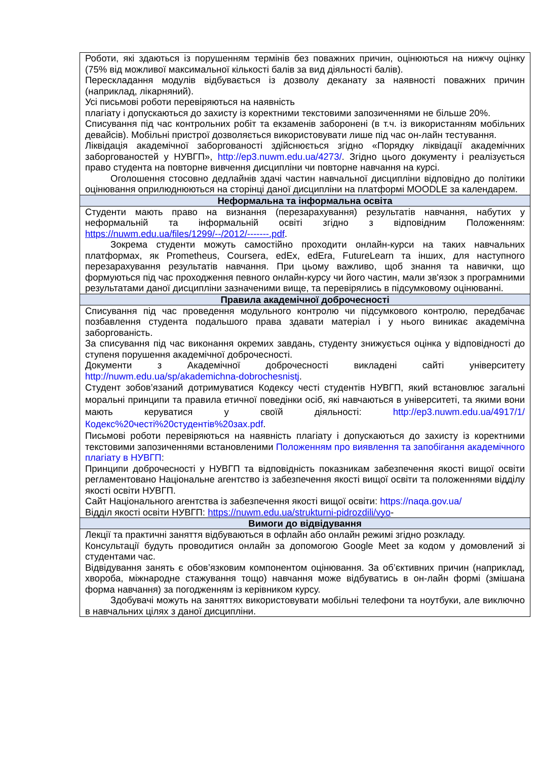| Роботи, які здаються із порушенням термінів без поважних причин, оцінюються на нижчу оцінку (75% від можливої максимальної кількості балів за вид діяльності балів). Перескладання модулів відбувається із дозволу деканату за наявності поважних причин (наприклад, лікарняний). Усі письмові роботи перевіряються на наявність плагіату і допускаються до захисту із коректними текстовими запозиченнями не більше 20%. Списування під час контрольних робіт та екзаменів заборонені (в т.ч. із використанням мобільних девайсів). Мобільні пристрої дозволяється використовувати лише під час он-лайн тестування. Ліквідація академічної заборгованості здійснюється згідно «Порядку ліквідації академічних заборгованостей у НУВГП», http://ep3.nuwm.edu.ua/4273/ . Згідно цього документу і реалізується право студента на повторне вивчення дисципліни чи повторне навчання на курсі. Оголошення стосовно дедлайнів здачі частин навчальної дисципліни відповідно до політики оцінювання оприлюднюються на сторінці даної дисципліни на платформі MOODLE за календарем. |
| Неформальна та інформальна освіта |
| Студенти мають право на визнання (перезарахування) результатів навчання, набутих у неформальній та інформальній освіті згідно з відповідним Положенням: https://nuwm.edu.ua/files/1299/--/2012/-------.pdf . Зокрема студенти можуть самостійно проходити онлайн-курси на таких навчальних платформах, як Prometheus, Coursera, edEx, edEra, FutureLearn та інших, для наступного перезарахування результатів навчання. При цьому важливо, щоб знання та навички, що формуються під час проходження певного онлайн-курсу чи його частин, мали зв'язок з програмними результатами даної дисципліни зазначеними вище, та перевірялись в підсумковому оцінюванні. |
| Правила академічної доброчесності |
| Списування під час проведення модульного контролю чи підсумкового контролю, передбачає позбавлення студента подальшого права здавати матеріал і у нього виникає академічна заборгованість. За списування під час виконання окремих завдань, студенту знижується оцінка у відповідності до ступеня порушення академічної доброчесності. Документи з Академічної доброчесності викладені сайті університету http://nuwm.edu.ua/sp/akademichna-dobrochesnistj . Студент зобов’язаний дотримуватися Кодексу честі студентів НУВГП, який встановлює загальні моральні принципи та правила етичної поведінки осіб, які навчаються в університеті, та якими вони мають керуватися у своїй діяльності: http://ep3.nuwm.edu.ua/4917/1/Кодекс%20честі%20студентів%20зах.pdf . Письмові роботи перевіряються на наявність плагіату і допускаються до захисту із коректними текстовими запозиченнями встановленими Положенням про виявлення та запобігання академічного плагіату в НУВГП : Принципи доброчесності у НУВГП та відповідність показникам забезпечення якості вищої освіти регламентовано Національне агентство із забезпечення якості вищої освіти та положеннями відділу якості освіти НУВГП. Сайт Національного агентства із забезпечення якості вищої освіти: https://naqa.gov.ua/ Відділ якості освіти НУВГП: https://nuwm.edu.ua/strukturni-pidrozdili/vyo - |
| Вимоги до відвідування |
| Лекції та практичні заняття відбуваються в офлайн або онлайн режимі згідно розкладу. Консультації будуть проводитися онлайн за допомогою Google Meet за кодом у домовлений зі студентами час. Відвідування занять є обов’язковим компонентом оцінювання. За об’єктивних причин (наприклад, хвороба, міжнародне стажування тощо) навчання може відбуватись в он-лайн формі (змішана форма навчання) за погодженням із керівником курсу. Здобувачі можуть на заняттях використовувати мобільні телефони та ноутбуки, але виключно в навчальних цілях з даної дисципліни. |